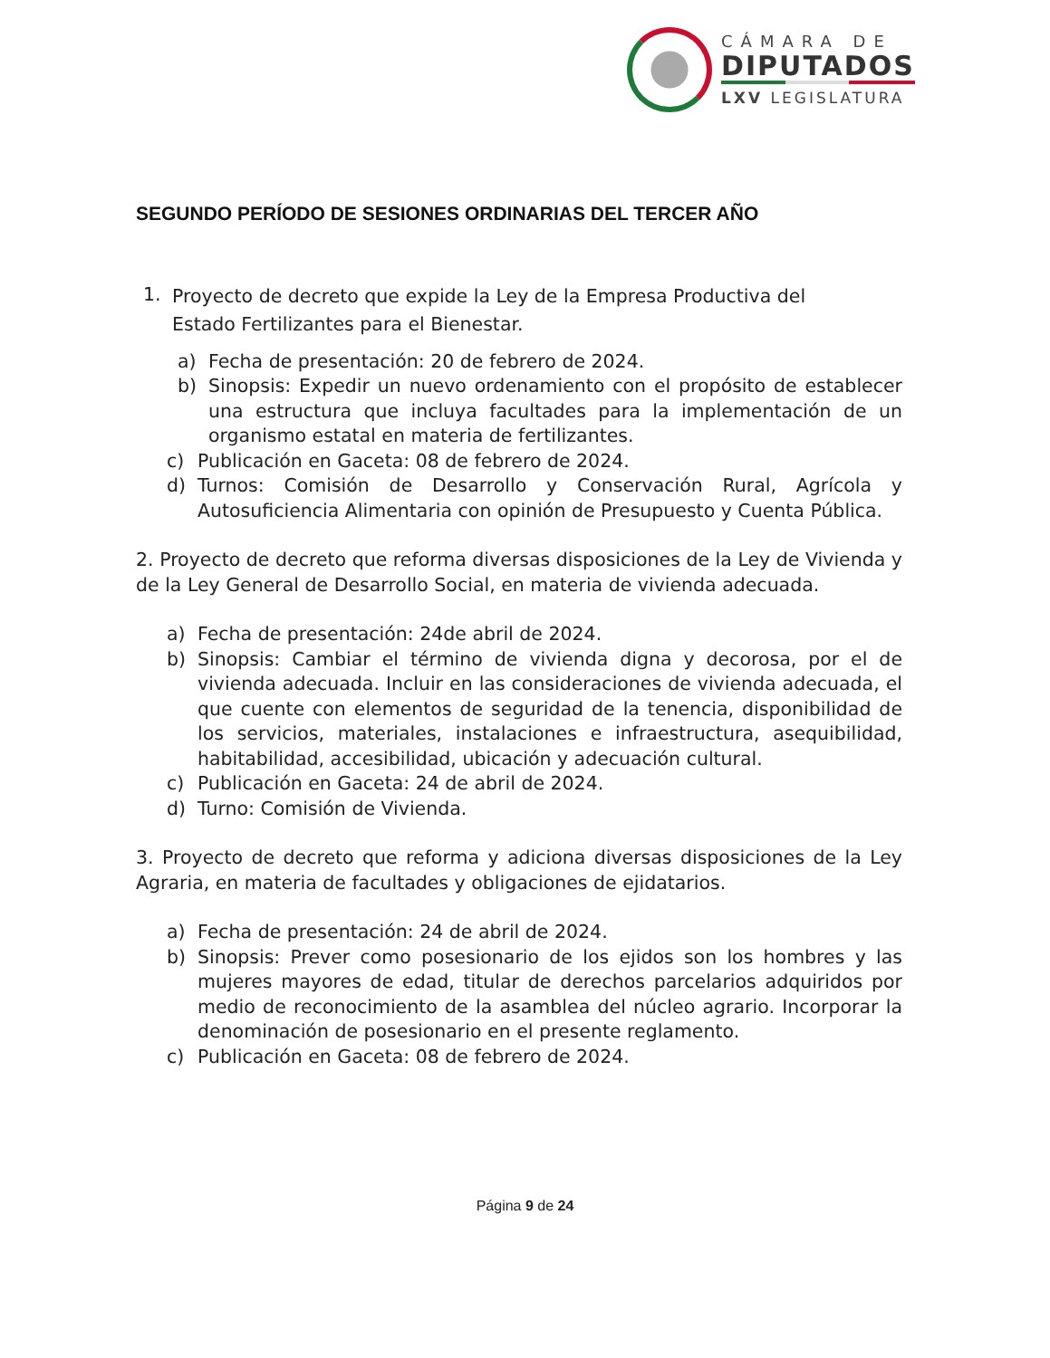CÁMARA DE
DIPUTADOS
LXV LEGISLATURA
SEGUNDO PERÍODO DE SESIONES ORDINARIAS DEL TERCER AÑO
1.
Proyecto de decreto que expide la Ley de la Empresa Productiva del Estado Fertilizantes para el Bienestar.
a) Fecha de presentación: 20 de febrero de 2024.
b) Sinopsis: Expedir un nuevo ordenamiento con el propósito de establecer una estructura que incluya facultades para la implementación de un organismo estatal en materia de fertilizantes.
c) Publicación en Gaceta: 08 de febrero de 2024.
d) Turnos: Comisión de Desarrollo y Conservación Rural, Agrícola y Autosuficiencia Alimentaria con opinión de Presupuesto y Cuenta Pública.
2. Proyecto de decreto que reforma diversas disposiciones de la Ley de Vivienda y de la Ley General de Desarrollo Social, en materia de vivienda adecuada.
a) Fecha de presentación: 24de abril de 2024.
b) Sinopsis: Cambiar el término de vivienda digna y decorosa, por el de vivienda adecuada. Incluir en las consideraciones de vivienda adecuada, el que cuente con elementos de seguridad de la tenencia, disponibilidad de los servicios, materiales, instalaciones e infraestructura, asequibilidad, habitabilidad, accesibilidad, ubicación y adecuación cultural.
c) Publicación en Gaceta: 24 de abril de 2024.
d) Turno: Comisión de Vivienda.
3. Proyecto de decreto que reforma y adiciona diversas disposiciones de la Ley Agraria, en materia de facultades y obligaciones de ejidatarios.
a) Fecha de presentación: 24 de abril de 2024.
b) Sinopsis: Prever como posesionario de los ejidos son los hombres y las mujeres mayores de edad, titular de derechos parcelarios adquiridos por medio de reconocimiento de la asamblea del núcleo agrario. Incorporar la denominación de posesionario en el presente reglamento.
c) Publicación en Gaceta: 08 de febrero de 2024.
Página 9 de 24